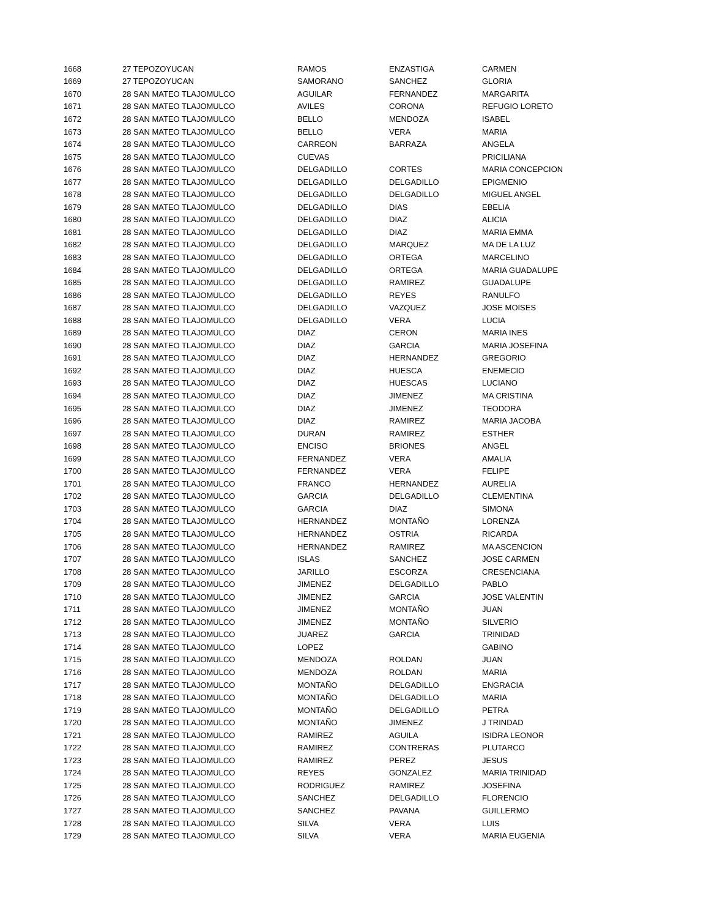| 1668 | 27 TEPOZOYUCAN | RAMOS | ENZASTIGA | CARMEN |
| 1669 | 27 TEPOZOYUCAN | SAMORANO | SANCHEZ | GLORIA |
| 1670 | 28 SAN MATEO TLAJOMULCO | AGUILAR | FERNANDEZ | MARGARITA |
| 1671 | 28 SAN MATEO TLAJOMULCO | AVILES | CORONA | REFUGIO LORETO |
| 1672 | 28 SAN MATEO TLAJOMULCO | BELLO | MENDOZA | ISABEL |
| 1673 | 28 SAN MATEO TLAJOMULCO | BELLO | VERA | MARIA |
| 1674 | 28 SAN MATEO TLAJOMULCO | CARREON | BARRAZA | ANGELA |
| 1675 | 28 SAN MATEO TLAJOMULCO | CUEVAS | | PRICILIANA |
| 1676 | 28 SAN MATEO TLAJOMULCO | DELGADILLO | CORTES | MARIA CONCEPCION |
| 1677 | 28 SAN MATEO TLAJOMULCO | DELGADILLO | DELGADILLO | EPIGMENIO |
| 1678 | 28 SAN MATEO TLAJOMULCO | DELGADILLO | DELGADILLO | MIGUEL ANGEL |
| 1679 | 28 SAN MATEO TLAJOMULCO | DELGADILLO | DIAS | EBELIA |
| 1680 | 28 SAN MATEO TLAJOMULCO | DELGADILLO | DIAZ | ALICIA |
| 1681 | 28 SAN MATEO TLAJOMULCO | DELGADILLO | DIAZ | MARIA EMMA |
| 1682 | 28 SAN MATEO TLAJOMULCO | DELGADILLO | MARQUEZ | MA DE LA LUZ |
| 1683 | 28 SAN MATEO TLAJOMULCO | DELGADILLO | ORTEGA | MARCELINO |
| 1684 | 28 SAN MATEO TLAJOMULCO | DELGADILLO | ORTEGA | MARIA GUADALUPE |
| 1685 | 28 SAN MATEO TLAJOMULCO | DELGADILLO | RAMIREZ | GUADALUPE |
| 1686 | 28 SAN MATEO TLAJOMULCO | DELGADILLO | REYES | RANULFO |
| 1687 | 28 SAN MATEO TLAJOMULCO | DELGADILLO | VAZQUEZ | JOSE MOISES |
| 1688 | 28 SAN MATEO TLAJOMULCO | DELGADILLO | VERA | LUCIA |
| 1689 | 28 SAN MATEO TLAJOMULCO | DIAZ | CERON | MARIA INES |
| 1690 | 28 SAN MATEO TLAJOMULCO | DIAZ | GARCIA | MARIA JOSEFINA |
| 1691 | 28 SAN MATEO TLAJOMULCO | DIAZ | HERNANDEZ | GREGORIO |
| 1692 | 28 SAN MATEO TLAJOMULCO | DIAZ | HUESCA | ENEMECIO |
| 1693 | 28 SAN MATEO TLAJOMULCO | DIAZ | HUESCAS | LUCIANO |
| 1694 | 28 SAN MATEO TLAJOMULCO | DIAZ | JIMENEZ | MA CRISTINA |
| 1695 | 28 SAN MATEO TLAJOMULCO | DIAZ | JIMENEZ | TEODORA |
| 1696 | 28 SAN MATEO TLAJOMULCO | DIAZ | RAMIREZ | MARIA JACOBA |
| 1697 | 28 SAN MATEO TLAJOMULCO | DURAN | RAMIREZ | ESTHER |
| 1698 | 28 SAN MATEO TLAJOMULCO | ENCISO | BRIONES | ANGEL |
| 1699 | 28 SAN MATEO TLAJOMULCO | FERNANDEZ | VERA | AMALIA |
| 1700 | 28 SAN MATEO TLAJOMULCO | FERNANDEZ | VERA | FELIPE |
| 1701 | 28 SAN MATEO TLAJOMULCO | FRANCO | HERNANDEZ | AURELIA |
| 1702 | 28 SAN MATEO TLAJOMULCO | GARCIA | DELGADILLO | CLEMENTINA |
| 1703 | 28 SAN MATEO TLAJOMULCO | GARCIA | DIAZ | SIMONA |
| 1704 | 28 SAN MATEO TLAJOMULCO | HERNANDEZ | MONTAÑO | LORENZA |
| 1705 | 28 SAN MATEO TLAJOMULCO | HERNANDEZ | OSTRIA | RICARDA |
| 1706 | 28 SAN MATEO TLAJOMULCO | HERNANDEZ | RAMIREZ | MA ASCENCION |
| 1707 | 28 SAN MATEO TLAJOMULCO | ISLAS | SANCHEZ | JOSE CARMEN |
| 1708 | 28 SAN MATEO TLAJOMULCO | JARILLO | ESCORZA | CRESENCIANA |
| 1709 | 28 SAN MATEO TLAJOMULCO | JIMENEZ | DELGADILLO | PABLO |
| 1710 | 28 SAN MATEO TLAJOMULCO | JIMENEZ | GARCIA | JOSE VALENTIN |
| 1711 | 28 SAN MATEO TLAJOMULCO | JIMENEZ | MONTAÑO | JUAN |
| 1712 | 28 SAN MATEO TLAJOMULCO | JIMENEZ | MONTAÑO | SILVERIO |
| 1713 | 28 SAN MATEO TLAJOMULCO | JUAREZ | GARCIA | TRINIDAD |
| 1714 | 28 SAN MATEO TLAJOMULCO | LOPEZ | | GABINO |
| 1715 | 28 SAN MATEO TLAJOMULCO | MENDOZA | ROLDAN | JUAN |
| 1716 | 28 SAN MATEO TLAJOMULCO | MENDOZA | ROLDAN | MARIA |
| 1717 | 28 SAN MATEO TLAJOMULCO | MONTAÑO | DELGADILLO | ENGRACIA |
| 1718 | 28 SAN MATEO TLAJOMULCO | MONTAÑO | DELGADILLO | MARIA |
| 1719 | 28 SAN MATEO TLAJOMULCO | MONTAÑO | DELGADILLO | PETRA |
| 1720 | 28 SAN MATEO TLAJOMULCO | MONTAÑO | JIMENEZ | J TRINDAD |
| 1721 | 28 SAN MATEO TLAJOMULCO | RAMIREZ | AGUILA | ISIDRA LEONOR |
| 1722 | 28 SAN MATEO TLAJOMULCO | RAMIREZ | CONTRERAS | PLUTARCO |
| 1723 | 28 SAN MATEO TLAJOMULCO | RAMIREZ | PEREZ | JESUS |
| 1724 | 28 SAN MATEO TLAJOMULCO | REYES | GONZALEZ | MARIA TRINIDAD |
| 1725 | 28 SAN MATEO TLAJOMULCO | RODRIGUEZ | RAMIREZ | JOSEFINA |
| 1726 | 28 SAN MATEO TLAJOMULCO | SANCHEZ | DELGADILLO | FLORENCIO |
| 1727 | 28 SAN MATEO TLAJOMULCO | SANCHEZ | PAVANA | GUILLERMO |
| 1728 | 28 SAN MATEO TLAJOMULCO | SILVA | VERA | LUIS |
| 1729 | 28 SAN MATEO TLAJOMULCO | SILVA | VERA | MARIA EUGENIA |